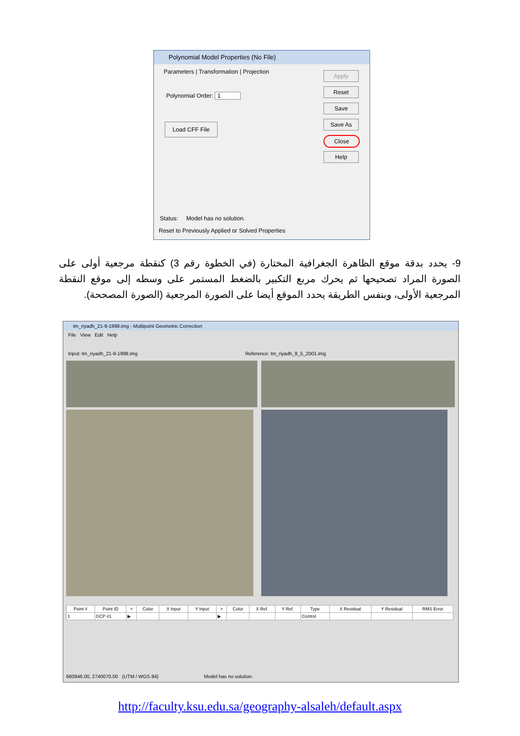Polynomial Model Properties (No File)
Parameters | Transformation | Projection
Polynomial Order: 1
Load CFF File
Apply
Reset
Save
Save As
Close
Help
Status: Model has no solution.
Reset to Previously Applied or Solved Properties
9- يحدد بدقة موقع الظاهرة الجغرافية المختارة (في الخطوة رقم 3) كنقطة مرجعية أولى على الصورة المراد تصحيحها ثم يحرك مربع التكبير بالضغط المستمر على وسطه إلى موقع النقطة المرجعية الأولى، وبنفس الطريقة يحدد الموقع أيضا على الصورة المرجعية (الصورة المصححة).
tm_riyadh_21-9-1998.img - Multipoint Geometric Correction
File View Edit Help
Input: tm_riyadh_21-9-1998.img Reference: tm_riyadh_8_5_2001.img
| Point # | Point ID | > | Color | X Input | Y Input | > | Color | X Ref. | Y Ref. | Type | X Residual | Y Residual | RMS Error |
| --- | --- | --- | --- | --- | --- | --- | --- | --- | --- | --- | --- | --- | --- |
| 1 | GCP #1 | ▶ | | | | ▶ | | | | Control | | | |
660946.00, 2740070.00 (UTM / WGS 84) Model has no solution.
http://faculty.ksu.edu.sa/geography-alsaleh/default.aspx